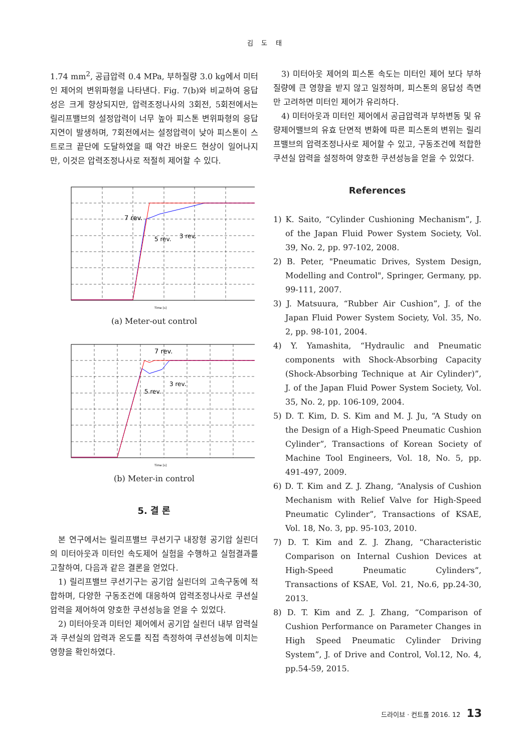김 도 태
1.74 mm<sup>2</sup>, 공급압력 0.4 MPa, 부하질량 3.0 kg에서 미터인 제어의 변위파형을 나타낸다. Fig. 7(b)와 비교하여 응답성은 크게 향상되지만, 압력조정나사의 3회전, 5회전에서는 릴리프밸브의 설정압력이 너무 높아 피스톤 변위파형의 응답지연이 발생하며, 7회전에서는 설정압력이 낮아 피스톤이 스트로크 끝단에 도달하였을 때 약간 바운드 현상이 일어나지만, 이것은 압력조정나사로 적절히 제어할 수 있다.
7 rev.
5 rev.
3 rev.
Time [s]
(a) Meter-out control
7 rev.
5 rev.
3 rev.
Time [s]
(b) Meter-in control
5. 결 론
본 연구에서는 릴리프밸브 쿠션기구 내장형 공기압 실린더의 미터아웃과 미터인 속도제어 실험을 수행하고 실험결과를 고찰하여, 다음과 같은 결론을 얻었다.
1) 릴리프밸브 쿠션기구는 공기압 실린더의 고속구동에 적합하며, 다양한 구동조건에 대응하여 압력조정나사로 쿠션실 압력을 제어하여 양호한 쿠션성능을 얻을 수 있었다.
2) 미터아웃과 미터인 제어에서 공기압 실린더 내부 압력실과 쿠션실의 압력과 온도를 직접 측정하여 쿠션성능에 미치는 영향을 확인하였다.
3) 미터아웃 제어의 피스톤 속도는 미터인 제어 보다 부하질량에 큰 영향을 받지 않고 일정하며, 피스톤의 응답성 측면만 고려하면 미터인 제어가 유리하다.
4) 미터아웃과 미터인 제어에서 공급압력과 부하변동 및 유량제어밸브의 유효 단면적 변화에 따른 피스톤의 변위는 릴리프밸브의 압력조정나사로 제어할 수 있고, 구동조건에 적합한 쿠션실 압력을 설정하여 양호한 쿠션성능을 얻을 수 있었다.
References
1) K. Saito, “Cylinder Cushioning Mechanism”, J. of the Japan Fluid Power System Society, Vol. 39, No. 2, pp. 97-102, 2008.
2) B. Peter, "Pneumatic Drives, System Design, Modelling and Control", Springer, Germany, pp. 99-111, 2007.
3) J. Matsuura, “Rubber Air Cushion”, J. of the Japan Fluid Power System Society, Vol. 35, No. 2, pp. 98-101, 2004.
4) Y. Yamashita, “Hydraulic and Pneumatic components with Shock-Absorbing Capacity (Shock-Absorbing Technique at Air Cylinder)”, J. of the Japan Fluid Power System Society, Vol. 35, No. 2, pp. 106-109, 2004.
5) D. T. Kim, D. S. Kim and M. J. Ju, “A Study on the Design of a High-Speed Pneumatic Cushion Cylinder”, Transactions of Korean Society of Machine Tool Engineers, Vol. 18, No. 5, pp. 491-497, 2009.
6) D. T. Kim and Z. J. Zhang, “Analysis of Cushion Mechanism with Relief Valve for High-Speed Pneumatic Cylinder”, Transactions of KSAE, Vol. 18, No. 3, pp. 95-103, 2010.
7) D. T. Kim and Z. J. Zhang, “Characteristic Comparison on Internal Cushion Devices at High-Speed Pneumatic Cylinders”, Transactions of KSAE, Vol. 21, No.6, pp.24-30, 2013.
8) D. T. Kim and Z. J. Zhang, “Comparison of Cushion Performance on Parameter Changes in High Speed Pneumatic Cylinder Driving System”, J. of Drive and Control, Vol.12, No. 4, pp.54-59, 2015.
드라이브 · 컨트롤 2016. 12 13